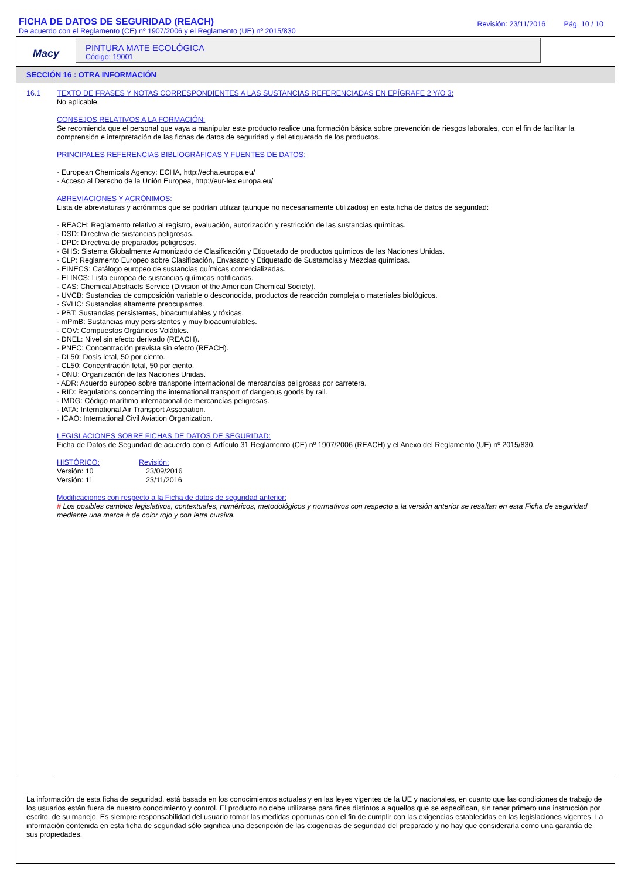FICHA DE DATOS DE SEGURIDAD (REACH)
De acuerdo con el Reglamento (CE) nº 1907/2006 y el Reglamento (UE) nº 2015/830
Revisión: 23/11/2016 Pág. 10 / 10
Macy
PINTURA MATE ECOLÓGICA
Código: 19001
SECCIÓN 16 : OTRA INFORMACIÓN
16.1
TEXTO DE FRASES Y NOTAS CORRESPONDIENTES A LAS SUSTANCIAS REFERENCIADAS EN EPÍGRAFE 2 Y/O 3:
No aplicable.
CONSEJOS RELATIVOS A LA FORMACIÓN:
Se recomienda que el personal que vaya a manipular este producto realice una formación básica sobre prevención de riesgos laborales, con el fin de facilitar la comprensión e interpretación de las fichas de datos de seguridad y del etiquetado de los productos.
PRINCIPALES REFERENCIAS BIBLIOGRÁFICAS Y FUENTES DE DATOS:
· European Chemicals Agency: ECHA, http://echa.europa.eu/
· Acceso al Derecho de la Unión Europea, http://eur-lex.europa.eu/
ABREVIACIONES Y ACRÓNIMOS:
Lista de abreviaturas y acrónimos que se podrían utilizar (aunque no necesariamente utilizados) en esta ficha de datos de seguridad:
· REACH: Reglamento relativo al registro, evaluación, autorización y restricción de las sustancias químicas.
· DSD: Directiva de sustancias peligrosas.
· DPD: Directiva de preparados peligrosos.
· GHS: Sistema Globalmente Armonizado de Clasificación y Etiquetado de productos químicos de las Naciones Unidas.
· CLP: Reglamento Europeo sobre Clasificación, Envasado y Etiquetado de Sustamcias y Mezclas químicas.
· EINECS: Catálogo europeo de sustancias químicas comercializadas.
· ELINCS: Lista europea de sustancias químicas notificadas.
· CAS: Chemical Abstracts Service (Division of the American Chemical Society).
· UVCB: Sustancias de composición variable o desconocida, productos de reacción compleja o materiales biológicos.
· SVHC: Sustancias altamente preocupantes.
· PBT: Sustancias persistentes, bioacumulables y tóxicas.
· mPmB: Sustancias muy persistentes y muy bioacumulables.
· COV: Compuestos Orgánicos Volátiles.
· DNEL: Nivel sin efecto derivado (REACH).
· PNEC: Concentración prevista sin efecto (REACH).
· DL50: Dosis letal, 50 por ciento.
· CL50: Concentración letal, 50 por ciento.
· ONU: Organización de las Naciones Unidas.
· ADR: Acuerdo europeo sobre transporte internacional de mercancías peligrosas por carretera.
· RID: Regulations concerning the international transport of dangeous goods by rail.
· IMDG: Código marítimo internacional de mercancías peligrosas.
· IATA: International Air Transport Association.
· ICAO: International Civil Aviation Organization.
LEGISLACIONES SOBRE FICHAS DE DATOS DE SEGURIDAD:
Ficha de Datos de Seguridad de acuerdo con el Artículo 31 Reglamento (CE) nº 1907/2006 (REACH) y el Anexo del Reglamento (UE) nº 2015/830.
| HISTÓRICO: | Revisión: |
| --- | --- |
| Versión: 10 | 23/09/2016 |
| Versión: 11 | 23/11/2016 |
Modificaciones con respecto a la Ficha de datos de seguridad anterior:
# Los posibles cambios legislativos, contextuales, numéricos, metodológicos y normativos con respecto a la versión anterior se resaltan en esta Ficha de seguridad mediante una marca # de color rojo y con letra cursiva.
La información de esta ficha de seguridad, está basada en los conocimientos actuales y en las leyes vigentes de la UE y nacionales, en cuanto que las condiciones de trabajo de los usuarios están fuera de nuestro conocimiento y control. El producto no debe utilizarse para fines distintos a aquellos que se especifican, sin tener primero una instrucción por escrito, de su manejo. Es siempre responsabilidad del usuario tomar las medidas oportunas con el fin de cumplir con las exigencias establecidas en las legislaciones vigentes. La información contenida en esta ficha de seguridad sólo significa una descripción de las exigencias de seguridad del preparado y no hay que considerarla como una garantía de sus propiedades.